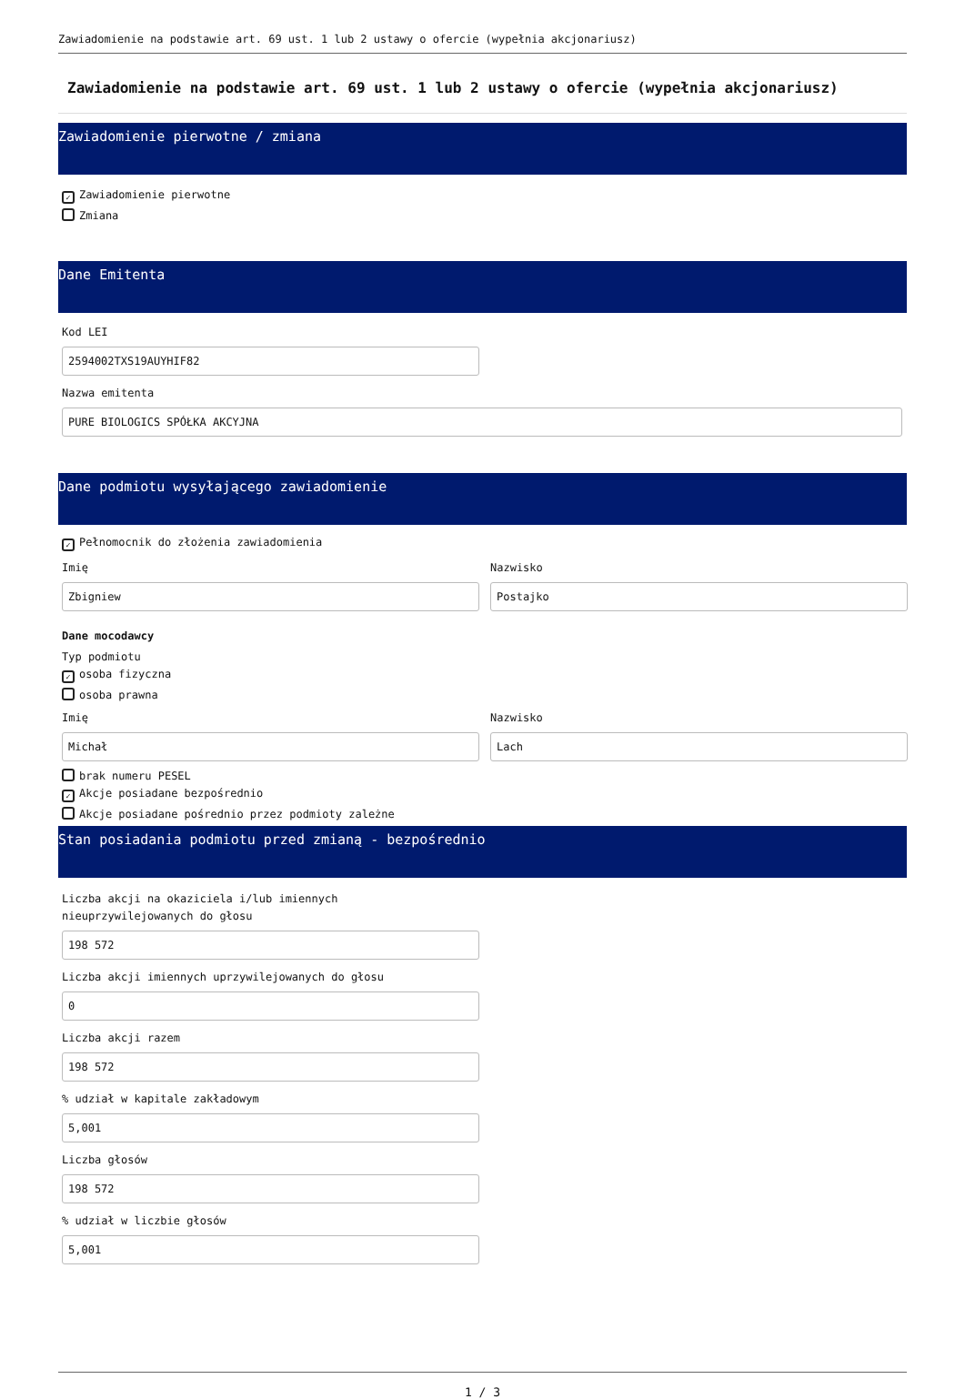Zawiadomienie na podstawie art. 69 ust. 1 lub 2 ustawy o ofercie (wypełnia akcjonariusz)
Zawiadomienie na podstawie art. 69 ust. 1 lub 2 ustawy o ofercie (wypełnia akcjonariusz)
Zawiadomienie pierwotne / zmiana
✓ Zawiadomienie pierwotne
Zmiana
Dane Emitenta
Kod LEI
2594002TXS19AUYHIF82
Nazwa emitenta
PURE BIOLOGICS SPÓŁKA AKCYJNA
Dane podmiotu wysyłającego zawiadomienie
✓ Pełnomocnik do złożenia zawiadomienia
Imię
Zbigniew
Nazwisko
Postajko
Dane mocodawcy
Typ podmiotu
✓ osoba fizyczna
osoba prawna
Imię
Michał
Nazwisko
Lach
brak numeru PESEL
✓ Akcje posiadane bezpośrednio
Akcje posiadane pośrednio przez podmioty zależne
Stan posiadania podmiotu przed zmianą - bezpośrednio
Liczba akcji na okaziciela i/lub imiennych
nieuprzywilejowanych do głosu
198 572
Liczba akcji imiennych uprzywilejowanych do głosu
0
Liczba akcji razem
198 572
% udział w kapitale zakładowym
5,001
Liczba głosów
198 572
% udział w liczbie głosów
5,001
1 / 3